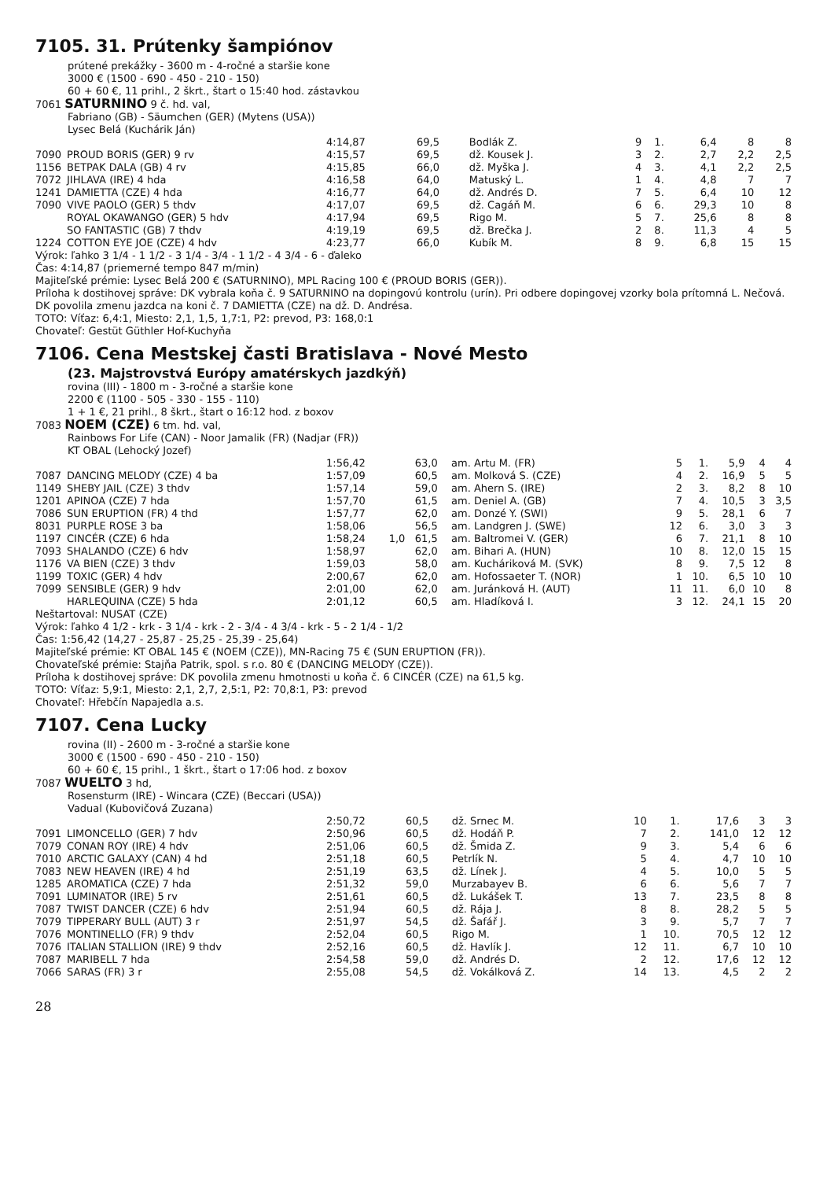7105. 31. Prútenky šampiónov
prútené prekážky - 3600 m - 4-ročné a staršie kone
3000 € (1500 - 690 - 450 - 210 - 150)
60 + 60 €, 11 prihl., 2 škrt., štart o 15:40 hod. zástavkou
7061 SATURNINO 9 č. hd. val,
Fabriano (GB) - Säumchen (GER) (Mytens (USA))
Lysec Belá (Kuchárik Ján)
| | | 4:14,87 | | 69,5 | Bodlák Z. | 9 | 1. | 6,4 | 8 | 8 |
| 7090 | PROUD BORIS (GER) 9 rv | 4:15,57 | | 69,5 | dž. Kousek J. | 3 | 2. | 2,7 | 2,2 | 2,5 |
| 1156 | BETPAK DALA (GB) 4 rv | 4:15,85 | | 66,0 | dž. Myška J. | 4 | 3. | 4,1 | 2,2 | 2,5 |
| 7072 | JIHLAVA (IRE) 4 hda | 4:16,58 | | 64,0 | Matuský L. | 1 | 4. | 4,8 | 7 | 7 |
| 1241 | DAMIETTA (CZE) 4 hda | 4:16,77 | | 64,0 | dž. Andrés D. | 7 | 5. | 6,4 | 10 | 12 |
| 7090 | VIVE PAOLO (GER) 5 thdv | 4:17,07 | | 69,5 | dž. Cagáň M. | 6 | 6. | 29,3 | 10 | 8 |
| | ROYAL OKAWANGO (GER) 5 hdv | 4:17,94 | | 69,5 | Rigo M. | 5 | 7. | 25,6 | 8 | 8 |
| | SO FANTASTIC (GB) 7 thdv | 4:19,19 | | 69,5 | dž. Brečka J. | 2 | 8. | 11,3 | 4 | 5 |
| 1224 | COTTON EYE JOE (CZE) 4 hdv | 4:23,77 | | 66,0 | Kubík M. | 8 | 9. | 6,8 | 15 | 15 |
Výrok: ľahko 3 1/4 - 1 1/2 - 3 1/4 - 3/4 - 1 1/2 - 4 3/4 - 6 - ďaleko
Čas: 4:14,87 (priemerné tempo 847 m/min)
Majiteľské prémie: Lysec Belá 200 € (SATURNINO), MPL Racing 100 € (PROUD BORIS (GER)).
Príloha k dostihovej správe: DK vybrala koňa č. 9 SATURNINO na dopingovú kontrolu (urín). Pri odbere dopingovej vzorky bola prítomná L. Nečová.
DK povolila zmenu jazdca na koni č. 7 DAMIETTA (CZE) na dž. D. Andrésa.
TOTO: Víťaz: 6,4:1, Miesto: 2,1, 1,5, 1,7:1, P2: prevod, P3: 168,0:1
Chovateľ: Gestüt Güthler Hof-Kuchyňa
7106. Cena Mestskej časti Bratislava - Nové Mesto
(23. Majstrovstvá Európy amatérskych jazdkýň)
rovina (III) - 1800 m - 3-ročné a staršie kone
2200 € (1100 - 505 - 330 - 155 - 110)
1 + 1 €, 21 prihl., 8 škrt., štart o 16:12 hod. z boxov
7083 NOEM (CZE) 6 tm. hd. val,
Rainbows For Life (CAN) - Noor Jamalik (FR) (Nadjar (FR))
KT OBAL (Lehocký Jozef)
| | | 1:56,42 | | 63,0 | am. Artu M. (FR) | 5 | 1. | 5,9 | 4 | 4 |
| 7087 | DANCING MELODY (CZE) 4 ba | 1:57,09 | | 60,5 | am. Molková S. (CZE) | 4 | 2. | 16,9 | 5 | 5 |
| 1149 | SHEBY JAIL (CZE) 3 thdv | 1:57,14 | | 59,0 | am. Ahern S. (IRE) | 2 | 3. | 8,2 | 8 | 10 |
| 1201 | APINOA (CZE) 7 hda | 1:57,70 | | 61,5 | am. Deniel A. (GB) | 7 | 4. | 10,5 | 3 | 3,5 |
| 7086 | SUN ERUPTION (FR) 4 thd | 1:57,77 | | 62,0 | am. Donzé Y. (SWI) | 9 | 5. | 28,1 | 6 | 7 |
| 8031 | PURPLE ROSE 3 ba | 1:58,06 | | 56,5 | am. Landgren J. (SWE) | 12 | 6. | 3,0 | 3 | 3 |
| 1197 | CINCÉR (CZE) 6 hda | 1:58,24 | 1,0 | 61,5 | am. Baltromei V. (GER) | 6 | 7. | 21,1 | 8 | 10 |
| 7093 | SHALANDO (CZE) 6 hdv | 1:58,97 | | 62,0 | am. Bihari A. (HUN) | 10 | 8. | 12,0 | 15 | 15 |
| 1176 | VA BIEN (CZE) 3 thdv | 1:59,03 | | 58,0 | am. Kucháriková M. (SVK) | 8 | 9. | 7,5 | 12 | 8 |
| 1199 | TOXIC (GER) 4 hdv | 2:00,67 | | 62,0 | am. Hofossaeter T. (NOR) | 1 | 10. | 6,5 | 10 | 10 |
| 7099 | SENSIBLE (GER) 9 hdv | 2:01,00 | | 62,0 | am. Juránková H. (AUT) | 11 | 11. | 6,0 | 10 | 8 |
| | HARLEQUINA (CZE) 5 hda | 2:01,12 | | 60,5 | am. Hladíková I. | 3 | 12. | 24,1 | 15 | 20 |
Neštartoval: NUSAT (CZE)
Výrok: ľahko 4 1/2 - krk - 3 1/4 - krk - 2 - 3/4 - 4 3/4 - krk - 5 - 2 1/4 - 1/2
Čas: 1:56,42 (14,27 - 25,87 - 25,25 - 25,39 - 25,64)
Majiteľské prémie: KT OBAL 145 € (NOEM (CZE)), MN-Racing 75 € (SUN ERUPTION (FR)).
Chovateľské prémie: Stajňa Patrik, spol. s r.o. 80 € (DANCING MELODY (CZE)).
Príloha k dostihovej správe: DK povolila zmenu hmotnosti u koňa č. 6 CINCÉR (CZE) na 61,5 kg.
TOTO: Víťaz: 5,9:1, Miesto: 2,1, 2,7, 2,5:1, P2: 70,8:1, P3: prevod
Chovateľ: Hřebčín Napajedla a.s.
7107. Cena Lucky
rovina (II) - 2600 m - 3-ročné a staršie kone
3000 € (1500 - 690 - 450 - 210 - 150)
60 + 60 €, 15 prihl., 1 škrt., štart o 17:06 hod. z boxov
7087 WUELTO 3 hd,
Rosensturm (IRE) - Wincara (CZE) (Beccari (USA))
Vadual (Kubovičová Zuzana)
| | | 2:50,72 | | 60,5 | dž. Srnec M. | 10 | 1. | 17,6 | 3 | 3 |
| 7091 | LIMONCELLO (GER) 7 hdv | 2:50,96 | | 60,5 | dž. Hodáň P. | 7 | 2. | 141,0 | 12 | 12 |
| 7079 | CONAN ROY (IRE) 4 hdv | 2:51,06 | | 60,5 | dž. Šmida Z. | 9 | 3. | 5,4 | 6 | 6 |
| 7010 | ARCTIC GALAXY (CAN) 4 hd | 2:51,18 | | 60,5 | Petrlík N. | 5 | 4. | 4,7 | 10 | 10 |
| 7083 | NEW HEAVEN (IRE) 4 hd | 2:51,19 | | 63,5 | dž. Línek J. | 4 | 5. | 10,0 | 5 | 5 |
| 1285 | AROMATICA (CZE) 7 hda | 2:51,32 | | 59,0 | Murzabayev B. | 6 | 6. | 5,6 | 7 | 7 |
| 7091 | LUMINATOR (IRE) 5 rv | 2:51,61 | | 60,5 | dž. Lukášek T. | 13 | 7. | 23,5 | 8 | 8 |
| 7087 | TWIST DANCER (CZE) 6 hdv | 2:51,94 | | 60,5 | dž. Rája J. | 8 | 8. | 28,2 | 5 | 5 |
| 7079 | TIPPERARY BULL (AUT) 3 r | 2:51,97 | | 54,5 | dž. Šafář J. | 3 | 9. | 5,7 | 7 | 7 |
| 7076 | MONTINELLO (FR) 9 thdv | 2:52,04 | | 60,5 | Rigo M. | 1 | 10. | 70,5 | 12 | 12 |
| 7076 | ITALIAN STALLION (IRE) 9 thdv | 2:52,16 | | 60,5 | dž. Havlík J. | 12 | 11. | 6,7 | 10 | 10 |
| 7087 | MARIBELL 7 hda | 2:54,58 | | 59,0 | dž. Andrés D. | 2 | 12. | 17,6 | 12 | 12 |
| 7066 | SARAS (FR) 3 r | 2:55,08 | | 54,5 | dž. Vokálková Z. | 14 | 13. | 4,5 | 2 | 2 |
28